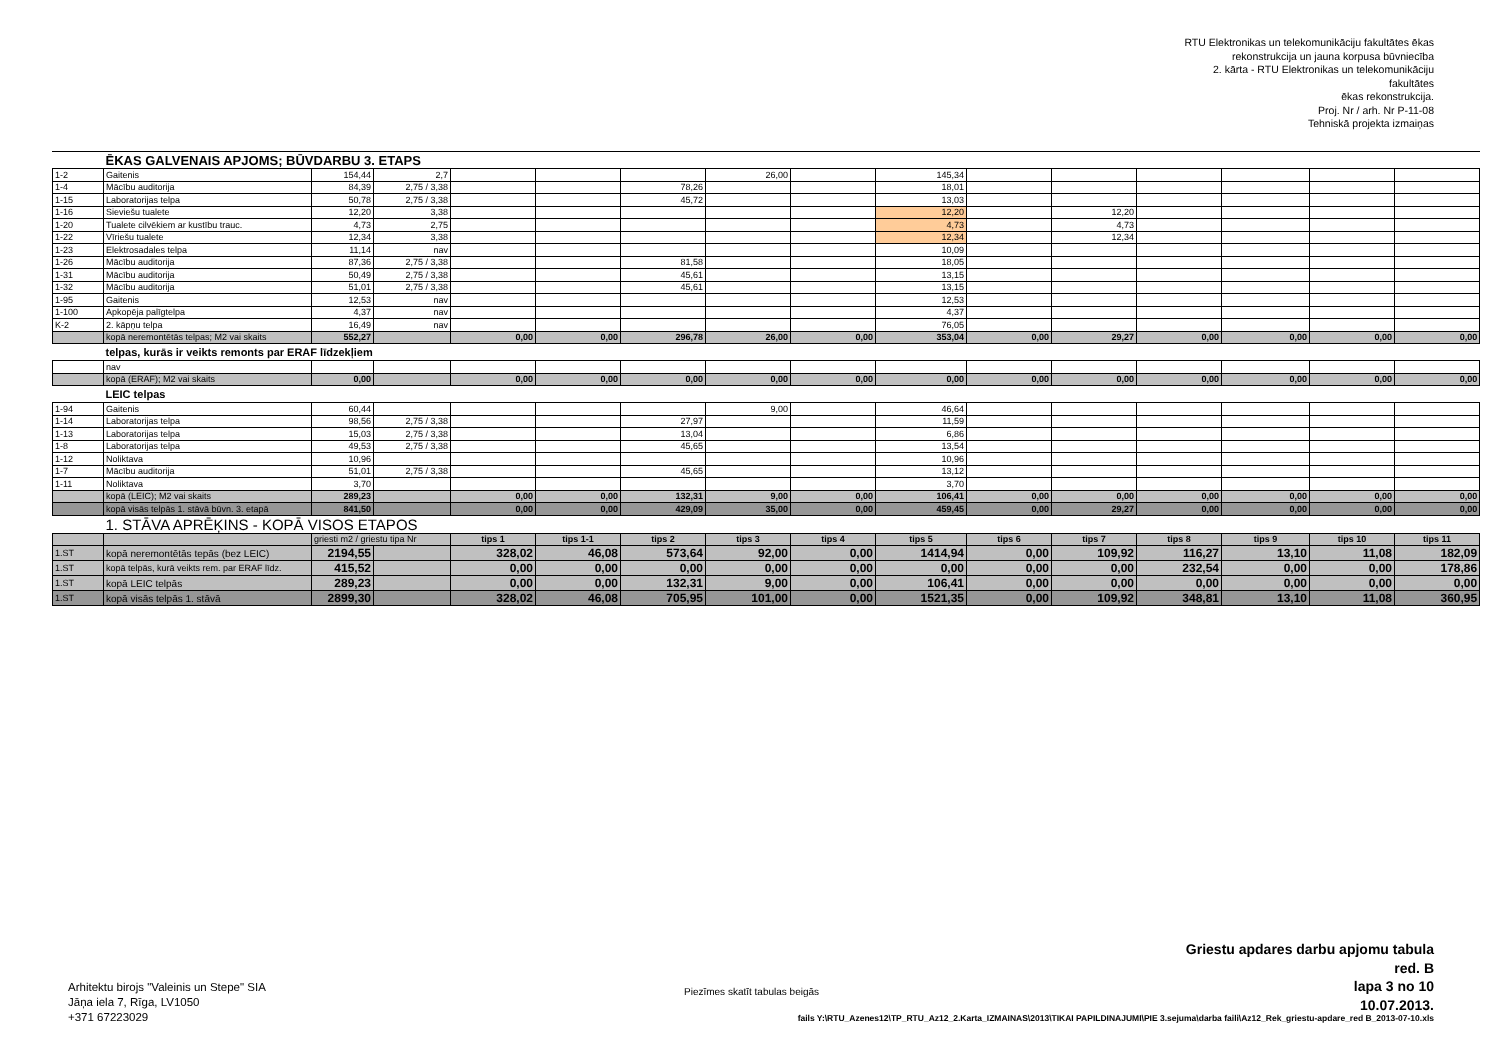RTU Elektronikas un telekomunikāciju fakultātes ēkas
rekonstrukcija un jauna korpusa būvniecība
2. kārta - RTU Elektronikas un telekomunikāciju
fakultātes
ēkas rekonstrukcija.
Proj. Nr / arh. Nr P-11-08
Tehniskā projekta izmaiņas
| | ĒKAS GALVENAIS APJOMS; BŪVDARBU 3. ETAPS | | | | | | | | | | | | | | |
| 1-2 | Gaitenis | 154,44 | 2,7 | | | | 26,00 | | 145,34 | | | | | | |
| 1-4 | Mācību auditorija | 84,39 | 2,75 / 3,38 | | | 78,26 | | | 18,01 | | | | | | |
| 1-15 | Laboratorijas telpa | 50,78 | 2,75 / 3,38 | | | 45,72 | | | 13,03 | | | | | | |
| 1-16 | Sieviešu tualete | 12,20 | 3,38 | | | | | | 12,20 | | 12,20 | | | | |
| 1-20 | Tualete cilvēkiem ar kustību trauc. | 4,73 | 2,75 | | | | | | 4,73 | | 4,73 | | | | |
| 1-22 | Vīriešu tualete | 12,34 | 3,38 | | | | | | 12,34 | | 12,34 | | | | |
| 1-23 | Elektrosadales telpa | 11,14 | nav | | | | | | 10,09 | | | | | | |
| 1-26 | Mācību auditorija | 87,36 | 2,75 / 3,38 | | | 81,58 | | | 18,05 | | | | | | |
| 1-31 | Mācību auditorija | 50,49 | 2,75 / 3,38 | | | 45,61 | | | 13,15 | | | | | | |
| 1-32 | Mācību auditorija | 51,01 | 2,75 / 3,38 | | | 45,61 | | | 13,15 | | | | | | |
| 1-95 | Gaitenis | 12,53 | nav | | | | | | 12,53 | | | | | | |
| 1-100 | Apkopēja palīgtelpa | 4,37 | nav | | | | | | 4,37 | | | | | | |
| K-2 | 2. kāpņu telpa | 16,49 | nav | | | | | | 76,05 | | | | | | |
| | kopā neremontētās telpas; M2 vai skaits | 552,27 | | 0,00 | 0,00 | 296,78 | 26,00 | 0,00 | 353,04 | 0,00 | 29,27 | 0,00 | 0,00 | 0,00 | 0,00 |
| | telpas, kurās ir veikts remonts par ERAF līdzekļiem | | | | | | | | | | | | | | |
| | nav | | | | | | | | | | | | | | |
| | kopā (ERAF); M2 vai skaits | 0,00 | | 0,00 | 0,00 | 0,00 | 0,00 | 0,00 | 0,00 | 0,00 | 0,00 | 0,00 | 0,00 | 0,00 | 0,00 |
| | LEIC telpas | | | | | | | | | | | | | | |
| 1-94 | Gaitenis | 60,44 | | | | | 9,00 | | 46,64 | | | | | | |
| 1-14 | Laboratorijas telpa | 98,56 | 2,75 / 3,38 | | | 27,97 | | | 11,59 | | | | | | |
| 1-13 | Laboratorijas telpa | 15,03 | 2,75 / 3,38 | | | 13,04 | | | 6,86 | | | | | | |
| 1-8 | Laboratorijas telpa | 49,53 | 2,75 / 3,38 | | | 45,65 | | | 13,54 | | | | | | |
| 1-12 | Noliktava | 10,96 | | | | | | | 10,96 | | | | | | |
| 1-7 | Mācību auditorija | 51,01 | 2,75 / 3,38 | | | 45,65 | | | 13,12 | | | | | | |
| 1-11 | Noliktava | 3,70 | | | | | | | 3,70 | | | | | | |
| | kopā (LEIC); M2 vai skaits | 289,23 | | 0,00 | 0,00 | 132,31 | 9,00 | 0,00 | 106,41 | 0,00 | 0,00 | 0,00 | 0,00 | 0,00 | 0,00 |
| | kopā visās telpās 1. stāvā būvn. 3. etapā | 841,50 | | 0,00 | 0,00 | 429,09 | 35,00 | 0,00 | 459,45 | 0,00 | 29,27 | 0,00 | 0,00 | 0,00 | 0,00 |
| | 1. STĀVA APRĒĶINS - KOPĀ VISOS ETAPOS | | | | | | | | | | | | | | |
| | | griesti m2 / griestu tipa Nr | | tips 1 | tips 1-1 | tips 2 | tips 3 | tips 4 | tips 5 | tips 6 | tips 7 | tips 8 | tips 9 | tips 10 | tips 11 |
| 1.ST | kopā neremontētās tepās (bez LEIC) | 2194,55 | | 328,02 | 46,08 | 573,64 | 92,00 | 0,00 | 1414,94 | 0,00 | 109,92 | 116,27 | 13,10 | 11,08 | 182,09 |
| 1.ST | kopā telpās, kurā veikts rem. par ERAF līdz. | 415,52 | | 0,00 | 0,00 | 0,00 | 0,00 | 0,00 | 0,00 | 0,00 | 0,00 | 232,54 | 0,00 | 0,00 | 178,86 |
| 1.ST | kopā LEIC telpās | 289,23 | | 0,00 | 0,00 | 132,31 | 9,00 | 0,00 | 106,41 | 0,00 | 0,00 | 0,00 | 0,00 | 0,00 | 0,00 |
| 1.ST | kopā visās telpās 1. stāvā | 2899,30 | | 328,02 | 46,08 | 705,95 | 101,00 | 0,00 | 1521,35 | 0,00 | 109,92 | 348,81 | 13,10 | 11,08 | 360,95 |
Griestu apdares darbu apjomu tabula
red. B
lapa 3 no 10
10.07.2013.
Arhitektu birojs "Valeinis un Stepe" SIA
Jāņa iela 7, Rīga, LV1050
+371 67223029
Piezīmes skatīt tabulas beigās
fails Y:\RTU_Azenes12\TP_RTU_Az12_2.Karta_IZMAINAS\2013\TIKAI PAPILDINAJUMI\PIE 3.sejuma\darba faili\Az12_Rek_griestu-apdare_red B_2013-07-10.xls